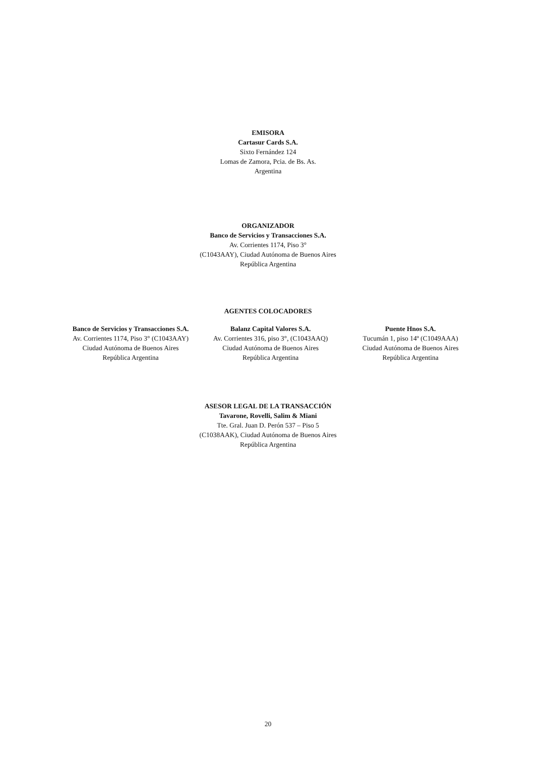EMISORA
Cartasur Cards S.A.
Sixto Fernández 124
Lomas de Zamora, Pcia. de Bs. As.
Argentina
ORGANIZADOR
Banco de Servicios y Transacciones S.A.
Av. Corrientes 1174, Piso 3°
(C1043AAY), Ciudad Autónoma de Buenos Aires
República Argentina
AGENTES COLOCADORES
Banco de Servicios y Transacciones S.A.
Av. Corrientes 1174, Piso 3° (C1043AAY)
Ciudad Autónoma de Buenos Aires
República Argentina
Balanz Capital Valores S.A.
Av. Corrientes 316, piso 3°, (C1043AAQ)
Ciudad Autónoma de Buenos Aires
República Argentina
Puente Hnos S.A.
Tucumán 1, piso 14º (C1049AAA)
Ciudad Autónoma de Buenos Aires
República Argentina
ASESOR LEGAL DE LA TRANSACCIÓN
Tavarone, Rovelli, Salim & Miani
Tte. Gral. Juan D. Perón 537 – Piso 5
(C1038AAK), Ciudad Autónoma de Buenos Aires
República Argentina
20